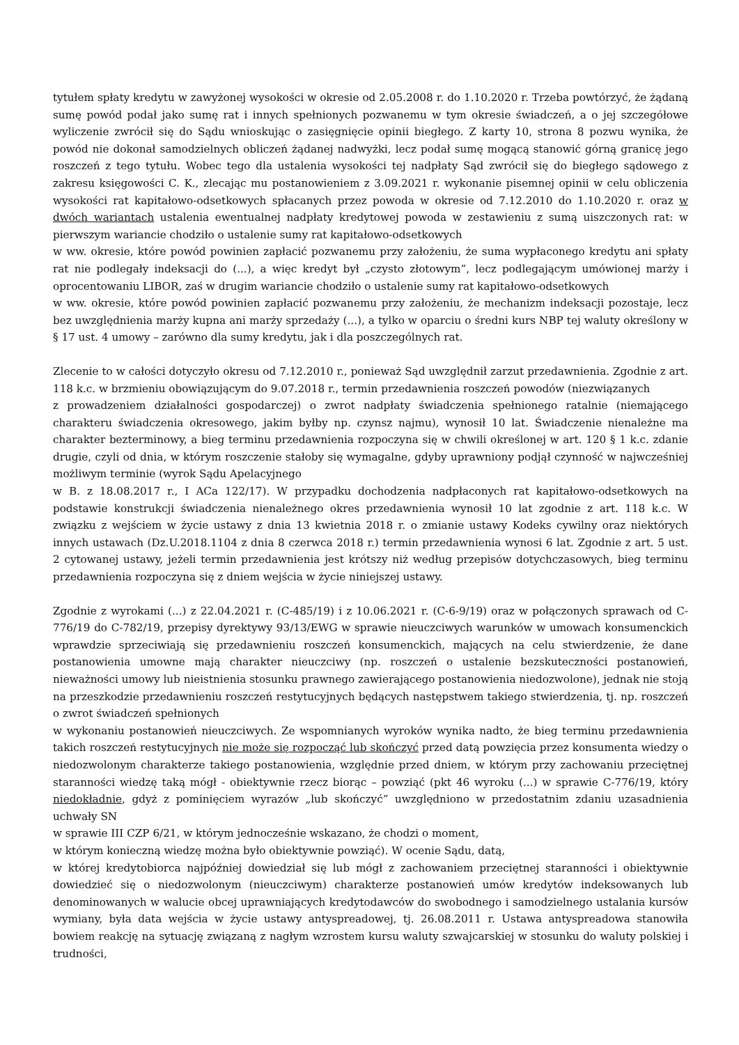tytułem spłaty kredytu w zawyżonej wysokości w okresie od 2.05.2008 r. do 1.10.2020 r. Trzeba powtórzyć, że żądaną sumę powód podał jako sumę rat i innych spełnionych pozwanemu w tym okresie świadczeń, a o jej szczegółowe wyliczenie zwrócił się do Sądu wnioskując o zasięgnięcie opinii biegłego. Z karty 10, strona 8 pozwu wynika, że powód nie dokonał samodzielnych obliczeń żądanej nadwyżki, lecz podał sumę mogącą stanowić górną granicę jego roszczeń z tego tytułu. Wobec tego dla ustalenia wysokości tej nadpłaty Sąd zwrócił się do biegłego sądowego z zakresu księgowości C. K., zlecając mu postanowieniem z 3.09.2021 r. wykonanie pisemnej opinii w celu obliczenia wysokości rat kapitałowo-odsetkowych spłacanych przez powoda w okresie od 7.12.2010 do 1.10.2020 r. oraz w dwóch wariantach ustalenia ewentualnej nadpłaty kredytowej powoda w zestawieniu z sumą uiszczonych rat: w pierwszym wariancie chodziło o ustalenie sumy rat kapitałowo-odsetkowych
w ww. okresie, które powód powinien zapłacić pozwanemu przy założeniu, że suma wypłaconego kredytu ani spłaty rat nie podlegały indeksacji do (...), a więc kredyt był „czysto złotowym”, lecz podlegającym umówionej marży i oprocentowaniu LIBOR, zaś w drugim wariancie chodziło o ustalenie sumy rat kapitałowo-odsetkowych
w ww. okresie, które powód powinien zapłacić pozwanemu przy założeniu, że mechanizm indeksacji pozostaje, lecz bez uwzględnienia marży kupna ani marży sprzedaży (...), a tylko w oparciu o średni kurs NBP tej waluty określony w § 17 ust. 4 umowy – zarówno dla sumy kredytu, jak i dla poszczególnych rat.
Zlecenie to w całości dotyczyło okresu od 7.12.2010 r., ponieważ Sąd uwzględnił zarzut przedawnienia. Zgodnie z art. 118 k.c. w brzmieniu obowiązującym do 9.07.2018 r., termin przedawnienia roszczeń powodów (niezwiązanych
z prowadzeniem działalności gospodarczej) o zwrot nadpłaty świadczenia spełnionego ratalnie (niemającego charakteru świadczenia okresowego, jakim byłby np. czynsz najmu), wynosił 10 lat. Świadczenie nienależne ma charakter bezterminowy, a bieg terminu przedawnienia rozpoczyna się w chwili określonej w art. 120 § 1 k.c. zdanie drugie, czyli od dnia, w którym roszczenie stałoby się wymagalne, gdyby uprawniony podjął czynność w najwcześniej możliwym terminie (wyrok Sądu Apelacyjnego
w B. z 18.08.2017 r., I ACa 122/17). W przypadku dochodzenia nadpłaconych rat kapitałowo-odsetkowych na podstawie konstrukcji świadczenia nienależnego okres przedawnienia wynosił 10 lat zgodnie z art. 118 k.c. W związku z wejściem w życie ustawy z dnia 13 kwietnia 2018 r. o zmianie ustawy Kodeks cywilny oraz niektórych innych ustawach (Dz.U.2018.1104 z dnia 8 czerwca 2018 r.) termin przedawnienia wynosi 6 lat. Zgodnie z art. 5 ust. 2 cytowanej ustawy, jeżeli termin przedawnienia jest krótszy niż według przepisów dotychczasowych, bieg terminu przedawnienia rozpoczyna się z dniem wejścia w życie niniejszej ustawy.
Zgodnie z wyrokami (...) z 22.04.2021 r. (C-485/19) i z 10.06.2021 r. (C-6-9/19) oraz w połączonych sprawach od C-776/19 do C-782/19, przepisy dyrektywy 93/13/EWG w sprawie nieuczciwych warunków w umowach konsumenckich wprawdzie sprzeciwiają się przedawnieniu roszczeń konsumenckich, mających na celu stwierdzenie, że dane postanowienia umowne mają charakter nieuczciwy (np. roszczeń o ustalenie bezskuteczności postanowień, nieważności umowy lub nieistnienia stosunku prawnego zawierającego postanowienia niedozwolone), jednak nie stoją na przeszkodzie przedawnieniu roszczeń restytucyjnych będących następstwem takiego stwierdzenia, tj. np. roszczeń o zwrot świadczeń spełnionych
w wykonaniu postanowień nieuczciwych. Ze wspomnianych wyroków wynika nadto, że bieg terminu przedawnienia takich roszczeń restytucyjnych nie może się rozpocząć lub skończyć przed datą powzięcia przez konsumenta wiedzy o niedozwolonym charakterze takiego postanowienia, względnie przed dniem, w którym przy zachowaniu przeciętnej staranności wiedzę taką mógł - obiektywnie rzecz biorąc – powziąć (pkt 46 wyroku (...) w sprawie C-776/19, który niedokładnie, gdyż z pominięciem wyrazów „lub skończyć” uwzględniono w przedostatnim zdaniu uzasadnienia uchwały SN
w sprawie III CZP 6/21, w którym jednocześnie wskazano, że chodzi o moment,
w którym konieczną wiedzę można było obiektywnie powziąć). W ocenie Sądu, datą,
w której kredytobiorca najpóźniej dowiedział się lub mógł z zachowaniem przeciętnej staranności i obiektywnie dowiedzieć się o niedozwolonym (nieuczciwym) charakterze postanowień umów kredytów indeksowanych lub denominowanych w walucie obcej uprawniających kredytodawców do swobodnego i samodzielnego ustalania kursów wymiany, była data wejścia w życie ustawy antyspreadowej, tj. 26.08.2011 r. Ustawa antyspreadowa stanowiła bowiem reakcję na sytuację związaną z nagłym wzrostem kursu waluty szwajcarskiej w stosunku do waluty polskiej i trudności,